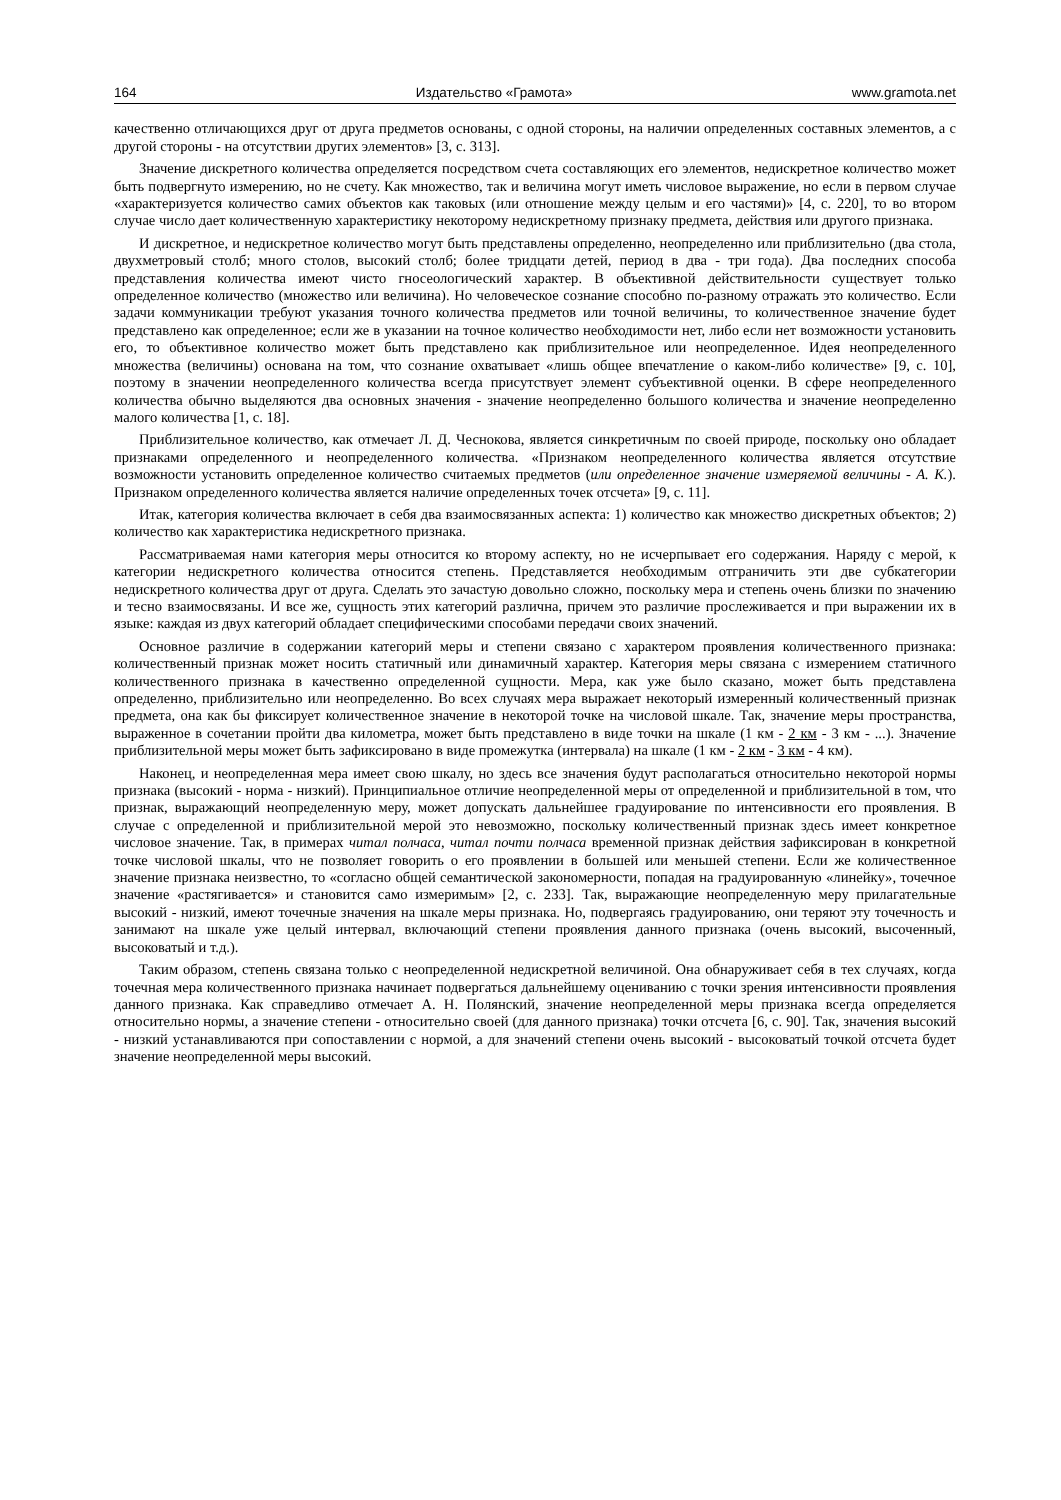164 Издательство «Грамота» www.gramota.net
качественно отличающихся друг от друга предметов основаны, с одной стороны, на наличии определенных составных элементов, а с другой стороны - на отсутствии других элементов» [3, с. 313].
Значение дискретного количества определяется посредством счета составляющих его элементов, недискретное количество может быть подвергнуто измерению, но не счету. Как множество, так и величина могут иметь числовое выражение, но если в первом случае «характеризуется количество самих объектов как таковых (или отношение между целым и его частями)» [4, с. 220], то во втором случае число дает количественную характеристику некоторому недискретному признаку предмета, действия или другого признака.
И дискретное, и недискретное количество могут быть представлены определенно, неопределенно или приблизительно (два стола, двухметровый столб; много столов, высокий столб; более тридцати детей, период в два - три года). Два последних способа представления количества имеют чисто гносеологический характер. В объективной действительности существует только определенное количество (множество или величина). Но человеческое сознание способно по-разному отражать это количество. Если задачи коммуникации требуют указания точного количества предметов или точной величины, то количественное значение будет представлено как определенное; если же в указании на точное количество необходимости нет, либо если нет возможности установить его, то объективное количество может быть представлено как приблизительное или неопределенное. Идея неопределенного множества (величины) основана на том, что сознание охватывает «лишь общее впечатление о каком-либо количестве» [9, с. 10], поэтому в значении неопределенного количества всегда присутствует элемент субъективной оценки. В сфере неопределенного количества обычно выделяются два основных значения - значение неопределенно большого количества и значение неопределенно малого количества [1, с. 18].
Приблизительное количество, как отмечает Л. Д. Чеснокова, является синкретичным по своей природе, поскольку оно обладает признаками определенного и неопределенного количества. «Признаком неопределенного количества является отсутствие возможности установить определенное количество считаемых предметов (или определенное значение измеряемой величины - А. К.). Признаком определенного количества является наличие определенных точек отсчета» [9, с. 11].
Итак, категория количества включает в себя два взаимосвязанных аспекта: 1) количество как множество дискретных объектов; 2) количество как характеристика недискретного признака.
Рассматриваемая нами категория меры относится ко второму аспекту, но не исчерпывает его содержания. Наряду с мерой, к категории недискретного количества относится степень. Представляется необходимым отграничить эти две субкатегории недискретного количества друг от друга. Сделать это зачастую довольно сложно, поскольку мера и степень очень близки по значению и тесно взаимосвязаны. И все же, сущность этих категорий различна, причем это различие прослеживается и при выражении их в языке: каждая из двух категорий обладает специфическими способами передачи своих значений.
Основное различие в содержании категорий меры и степени связано с характером проявления количественного признака: количественный признак может носить статичный или динамичный характер. Категория меры связана с измерением статичного количественного признака в качественно определенной сущности. Мера, как уже было сказано, может быть представлена определенно, приблизительно или неопределенно. Во всех случаях мера выражает некоторый измеренный количественный признак предмета, она как бы фиксирует количественное значение в некоторой точке на числовой шкале. Так, значение меры пространства, выраженное в сочетании пройти два километра, может быть представлено в виде точки на шкале (1 км - 2 км - 3 км - ...). Значение приблизительной меры может быть зафиксировано в виде промежутка (интервала) на шкале (1 км - 2 км - 3 км - 4 км).
Наконец, и неопределенная мера имеет свою шкалу, но здесь все значения будут располагаться относительно некоторой нормы признака (высокий - норма - низкий). Принципиальное отличие неопределенной меры от определенной и приблизительной в том, что признак, выражающий неопределенную меру, может допускать дальнейшее градуирование по интенсивности его проявления. В случае с определенной и приблизительной мерой это невозможно, поскольку количественный признак здесь имеет конкретное числовое значение. Так, в примерах читал полчаса, читал почти полчаса временной признак действия зафиксирован в конкретной точке числовой шкалы, что не позволяет говорить о его проявлении в большей или меньшей степени. Если же количественное значение признака неизвестно, то «согласно общей семантической закономерности, попадая на градуированную «линейку», точечное значение «растягивается» и становится само измеримым» [2, с. 233]. Так, выражающие неопределенную меру прилагательные высокий - низкий, имеют точечные значения на шкале меры признака. Но, подвергаясь градуированию, они теряют эту точечность и занимают на шкале уже целый интервал, включающий степени проявления данного признака (очень высокий, высоченный, высоковатый и т.д.).
Таким образом, степень связана только с неопределенной недискретной величиной. Она обнаруживает себя в тех случаях, когда точечная мера количественного признака начинает подвергаться дальнейшему оцениванию с точки зрения интенсивности проявления данного признака. Как справедливо отмечает А. Н. Полянский, значение неопределенной меры признака всегда определяется относительно нормы, а значение степени - относительно своей (для данного признака) точки отсчета [6, с. 90]. Так, значения высокий - низкий устанавливаются при сопоставлении с нормой, а для значений степени очень высокий - высоковатый точкой отсчета будет значение неопределенной меры высокий.